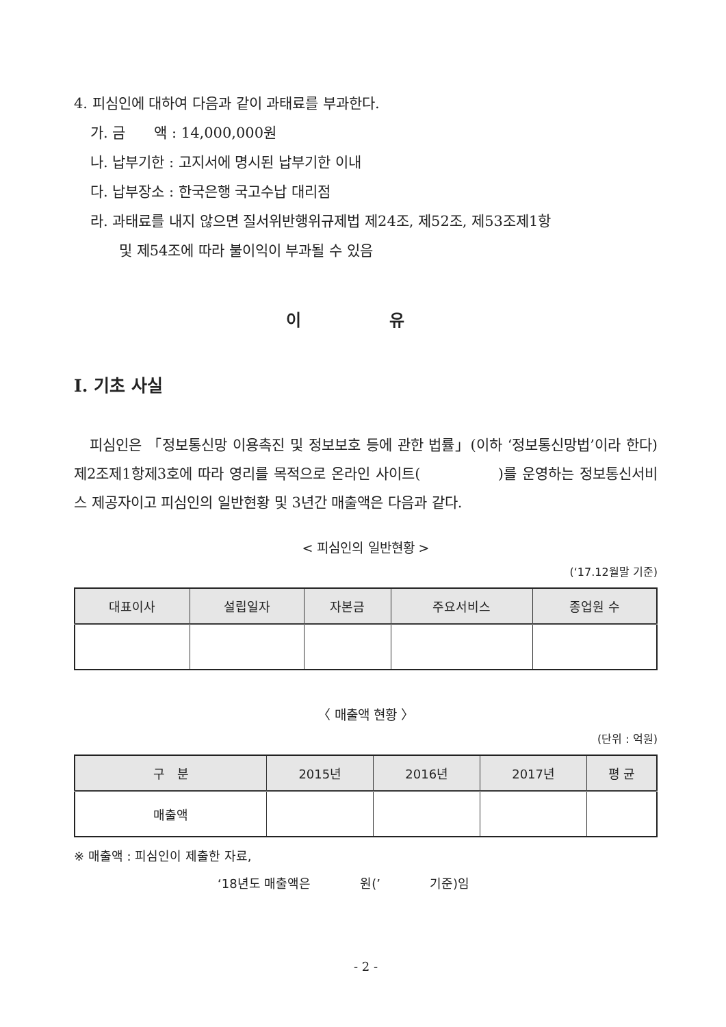4. 피심인에 대하여 다음과 같이 과태료를 부과한다.
가. 금　　액 : 14,000,000원
나. 납부기한 : 고지서에 명시된 납부기한 이내
다. 납부장소 : 한국은행 국고수납 대리점
라. 과태료를 내지 않으면 질서위반행위규제법 제24조, 제52조, 제53조제1항
및 제54조에 따라 불이익이 부과될 수 있음
이 유
Ⅰ. 기초 사실
피심인은 「정보통신망 이용촉진 및 정보보호 등에 관한 법률」(이하 ‘정보통신망법’이라 한다) 제2조제1항제3호에 따라 영리를 목적으로 온라인 사이트(　　　　　)를 운영하는 정보통신서비스 제공자이고 피심인의 일반현황 및 3년간 매출액은 다음과 같다.
< 피심인의 일반현황 >
(‘17.12월말 기준)
| 대표이사 | 설립일자 | 자본금 | 주요서비스 | 종업원 수 |
| --- | --- | --- | --- | --- |
〈 매출액 현황 〉
(단위 : 억원)
| 구 분 | 2015년 | 2016년 | 2017년 | 평 균 |
| --- | --- | --- | --- | --- |
| 매출액 | | | | |
※ 매출액 : 피심인이 제출한 자료,
‘18년도 매출액은　　　　원(’　　　　기준)임
- 2 -